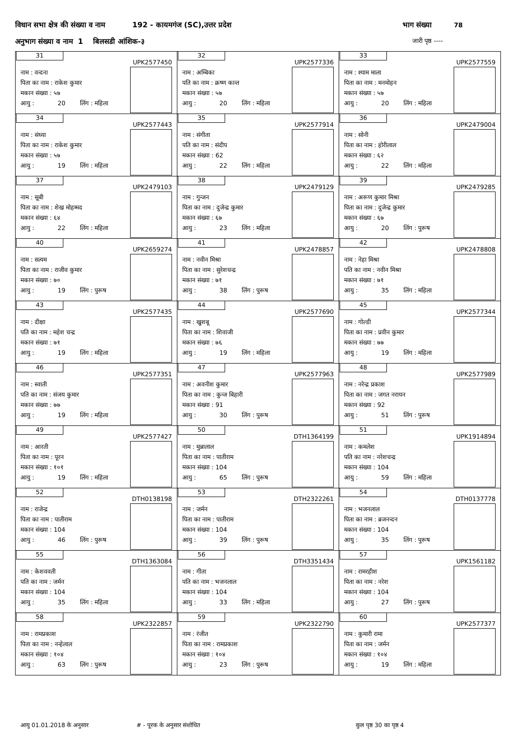विधान सभा क्षेत्र की संख्या व नाम 192 - कायमगंज (SC),उत्तर प्रदेश
भाग संख्या 78
अनुभाग संख्या व नाम 1 बिलसडी आंशिक-३
जारी पृष्ठ ----
| 31 UPK2577450 नाम : वन्दना पिता का नाम : राकेश कुमार मकान संख्या : ५७ आयु : 20 लिंग : महिला | 32 UPK2577336 नाम : अम्बिका पति का नाम : क्रष्ण कान्त मकान संख्या : ५७ आयु : 20 लिंग : महिला | 33 UPK2577559 नाम : श्याम माला पिता का नाम : मनमोहन मकान संख्या : ५७ आयु : 20 लिंग : महिला |
| 34 UPK2577443 नाम : संध्या पिता का नाम : राकेश कुमार मकान संख्या : ५७ आयु : 19 लिंग : महिला | 35 UPK2577914 नाम : संगीता पति का नाम : संदीप मकान संख्या : 62 आयु : 22 लिंग : महिला | 36 UPK2479004 नाम : सोनी पिता का नाम : होरीलाल मकान संख्या : ६२ आयु : 22 लिंग : महिला |
| 37 UPK2479103 नाम : सूबी पिता का नाम : शेख मोहम्मद मकान संख्या : ६४ आयु : 22 लिंग : महिला | 38 UPK2479129 नाम : गुन्जन पिता का नाम : दुजेन्द्र कुमार मकान संख्या : ६७ आयु : 23 लिंग : महिला | 39 UPK2479285 नाम : अरूण कुमार मिश्रा पिता का नाम : दुजेन्द्र कुमार मकान संख्या : ६७ आयु : 20 लिंग : पुरूष |
| 40 UPK2659274 नाम : सत्यम पिता का नाम : राजीव कुमार मकान संख्या : ७० आयु : 19 लिंग : पुरूष | 41 UPK2478857 नाम : नवीन मिश्रा पिता का नाम : सुरेशचन्द्र मकान संख्या : ७१ आयु : 38 लिंग : पुरूष | 42 UPK2478808 नाम : नेहा मिश्रा पति का नाम : नवीन मिश्रा मकान संख्या : ७१ आयु : 35 लिंग : महिला |
| 43 UPK2577435 नाम : दीक्षा पति का नाम : महेश चन्द्र मकान संख्या : ७१ आयु : 19 लिंग : महिला | 44 UPK2577690 नाम : खुशबू पिता का नाम : शिवाजी मकान संख्या : ७६ आयु : 19 लिंग : महिला | 45 UPK2577344 नाम : गोल्डी पिता का नाम : प्रवीन कुमार मकान संख्या : ७७ आयु : 19 लिंग : महिला |
| 46 UPK2577351 नाम : स्वाती पति का नाम : संजय कुमार मकान संख्या : ७७ आयु : 19 लिंग : महिला | 47 UPK2577963 नाम : अवनीश कुमार पिता का नाम : कुन्ज बिहारी मकान संख्या : 91 आयु : 30 लिंग : पुरूष | 48 UPK2577989 नाम : नरेन्द्र प्रकाश पिता का नाम : जगत नरायन मकान संख्या : 92 आयु : 51 लिंग : पुरूष |
| 49 UPK2577427 नाम : आरती पिता का नाम : पूरन मकान संख्या : १०१ आयु : 19 लिंग : महिला | 50 DTH1364199 नाम : मुन्नालाल पिता का नाम : पातीराम मकान संख्या : 104 आयु : 65 लिंग : पुरूष | 51 UPK1914894 नाम : कमलेश पति का नाम : नरेशचन्द्र मकान संख्या : 104 आयु : 59 लिंग : महिला |
| 52 DTH0138198 नाम : राजेन्द्र पिता का नाम : पातीराम मकान संख्या : 104 आयु : 46 लिंग : पुरूष | 53 DTH2322261 नाम : जर्मन पिता का नाम : पातीराम मकान संख्या : 104 आयु : 39 लिंग : पुरूष | 54 DTH0137778 नाम : भजनलाल पिता का नाम : ब्रजनन्दन मकान संख्या : 104 आयु : 35 लिंग : पुरूष |
| 55 DTH1363084 नाम : केशववती पति का नाम : जर्मन मकान संख्या : 104 आयु : 35 लिंग : महिला | 56 DTH3351434 नाम : गीता पति का नाम : भजनलाल मकान संख्या : 104 आयु : 33 लिंग : महिला | 57 UPK1561182 नाम : रामरहीश पिता का नाम : नरेश मकान संख्या : 104 आयु : 27 लिंग : पुरूष |
| 58 UPK2322857 नाम : रामप्रकाश पिता का नाम : नन्हेलाल मकान संख्या : १०४ आयु : 63 लिंग : पुरूष | 59 UPK2322790 नाम : रंजीत पिता का नाम : रामप्रकाश मकान संख्या : १०४ आयु : 23 लिंग : पुरूष | 60 UPK2577377 नाम : कुमारी रामा पिता का नाम : जर्मन मकान संख्या : १०४ आयु : 19 लिंग : महिला |
आयु 01.01.2018 के अनुसार # - पूरक के अनुसार संशोधित कुल पृष्ठ 30 का पृष्ठ 4